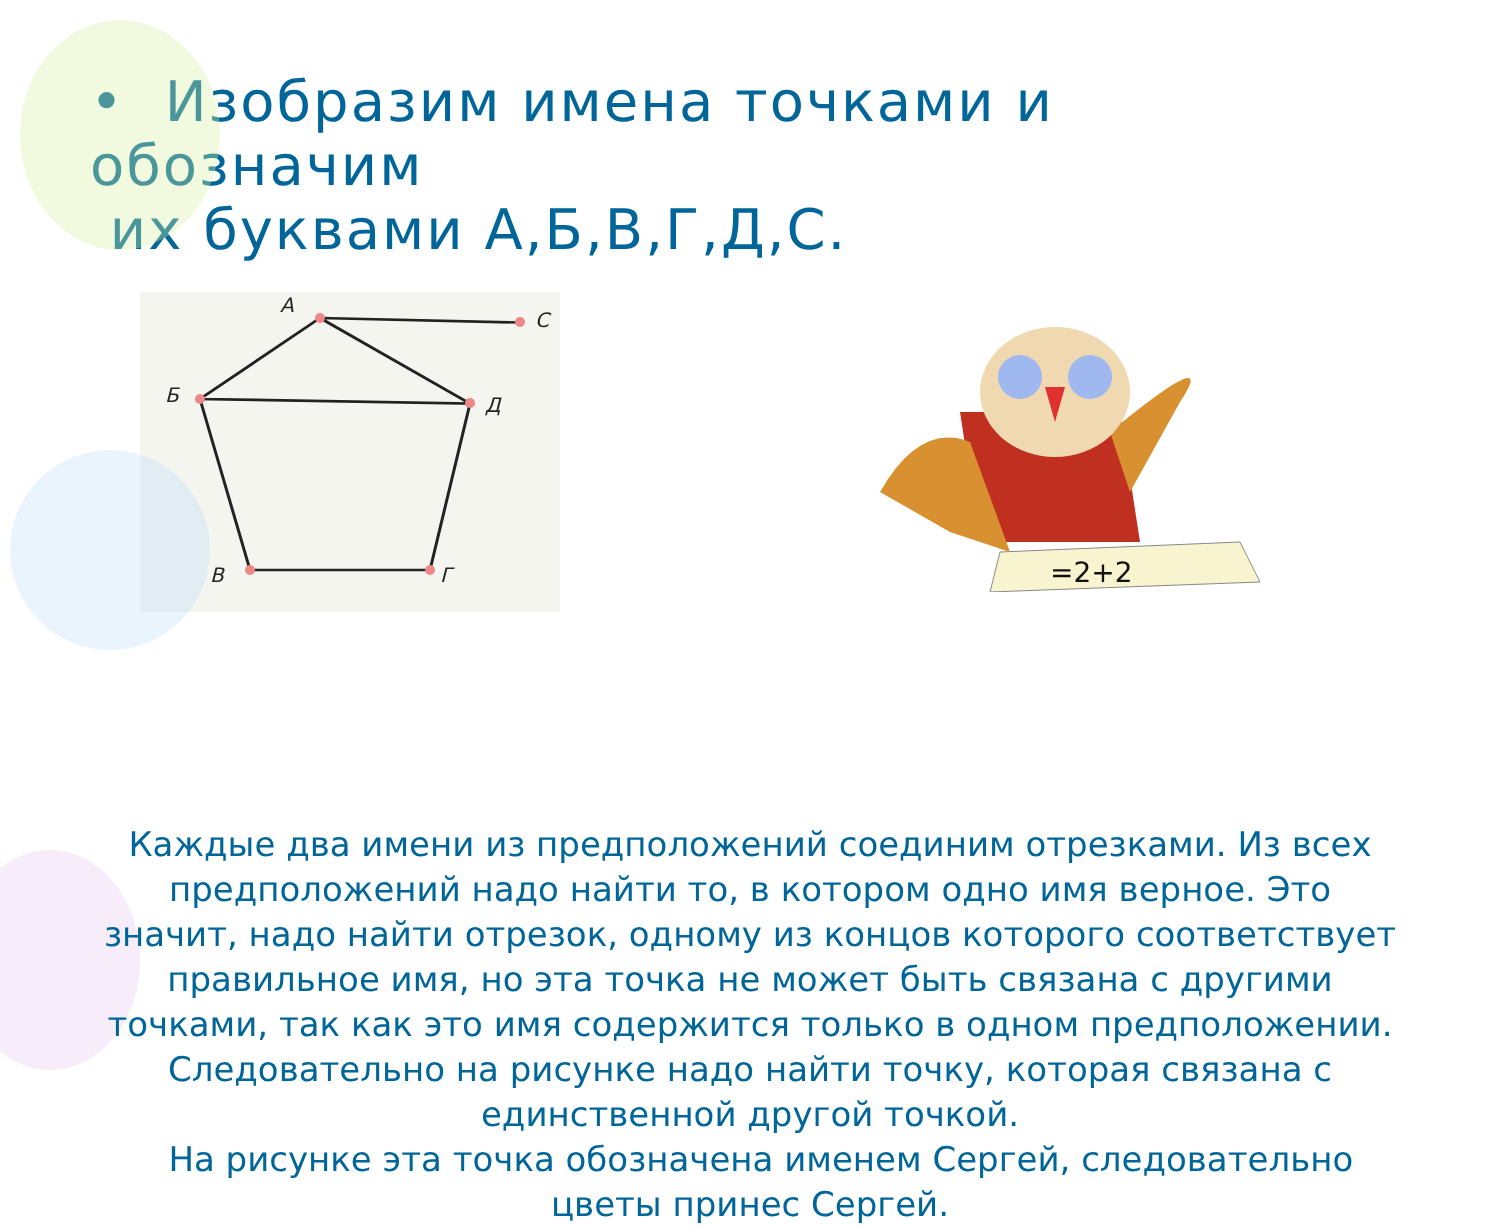• Изобразим имена точками и обозначим
их буквами А,Б,В,Г,Д,С.
А
С
Б
Д
В
Г
=2+2
Каждые два имени из предположений соединим отрезками. Из всех предположений надо найти то, в котором одно имя верное. Это значит, надо найти отрезок, одному из концов которого соответствует правильное имя, но эта точка не может быть связана с другими точками, так как это имя содержится только в одном предположении. Следовательно на рисунке надо найти точку, которая связана с единственной другой точкой.
На рисунке эта точка обозначена именем Сергей, следовательно цветы принес Сергей.